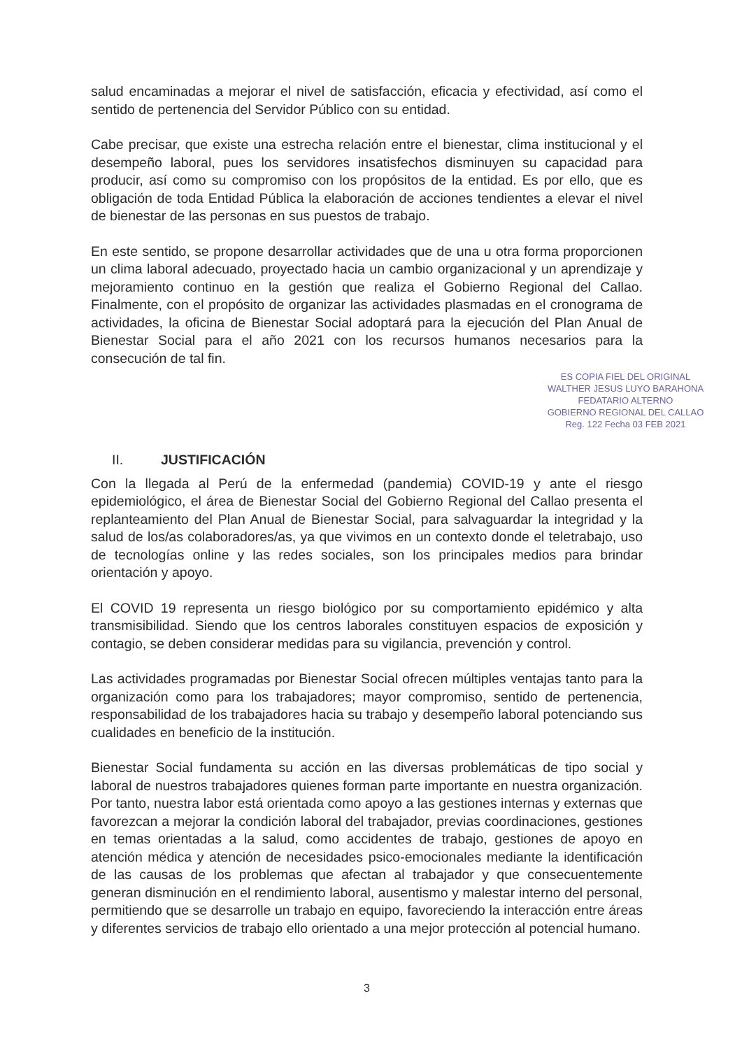salud encaminadas a mejorar el nivel de satisfacción, eficacia y efectividad, así como el sentido de pertenencia del Servidor Público con su entidad.
Cabe precisar, que existe una estrecha relación entre el bienestar, clima institucional y el desempeño laboral, pues los servidores insatisfechos disminuyen su capacidad para producir, así como su compromiso con los propósitos de la entidad. Es por ello, que es obligación de toda Entidad Pública la elaboración de acciones tendientes a elevar el nivel de bienestar de las personas en sus puestos de trabajo.
En este sentido, se propone desarrollar actividades que de una u otra forma proporcionen un clima laboral adecuado, proyectado hacia un cambio organizacional y un aprendizaje y mejoramiento continuo en la gestión que realiza el Gobierno Regional del Callao. Finalmente, con el propósito de organizar las actividades plasmadas en el cronograma de actividades, la oficina de Bienestar Social adoptará para la ejecución del Plan Anual de Bienestar Social para el año 2021 con los recursos humanos necesarios para la consecución de tal fin.
ES COPIA FIEL DEL ORIGINAL
WALTHER JESUS LUYO BARAHONA
FEDATARIO ALTERNO
GOBIERNO REGIONAL DEL CALLAO
Reg. 122 Fecha 03 FEB 2021
II. JUSTIFICACIÓN
Con la llegada al Perú de la enfermedad (pandemia) COVID-19 y ante el riesgo epidemiológico, el área de Bienestar Social del Gobierno Regional del Callao presenta el replanteamiento del Plan Anual de Bienestar Social, para salvaguardar la integridad y la salud de los/as colaboradores/as, ya que vivimos en un contexto donde el teletrabajo, uso de tecnologías online y las redes sociales, son los principales medios para brindar orientación y apoyo.
El COVID 19 representa un riesgo biológico por su comportamiento epidémico y alta transmisibilidad. Siendo que los centros laborales constituyen espacios de exposición y contagio, se deben considerar medidas para su vigilancia, prevención y control.
Las actividades programadas por Bienestar Social ofrecen múltiples ventajas tanto para la organización como para los trabajadores; mayor compromiso, sentido de pertenencia, responsabilidad de los trabajadores hacia su trabajo y desempeño laboral potenciando sus cualidades en beneficio de la institución.
Bienestar Social fundamenta su acción en las diversas problemáticas de tipo social y laboral de nuestros trabajadores quienes forman parte importante en nuestra organización. Por tanto, nuestra labor está orientada como apoyo a las gestiones internas y externas que favorezcan a mejorar la condición laboral del trabajador, previas coordinaciones, gestiones en temas orientadas a la salud, como accidentes de trabajo, gestiones de apoyo en atención médica y atención de necesidades psico-emocionales mediante la identificación de las causas de los problemas que afectan al trabajador y que consecuentemente generan disminución en el rendimiento laboral, ausentismo y malestar interno del personal, permitiendo que se desarrolle un trabajo en equipo, favoreciendo la interacción entre áreas y diferentes servicios de trabajo ello orientado a una mejor protección al potencial humano.
3